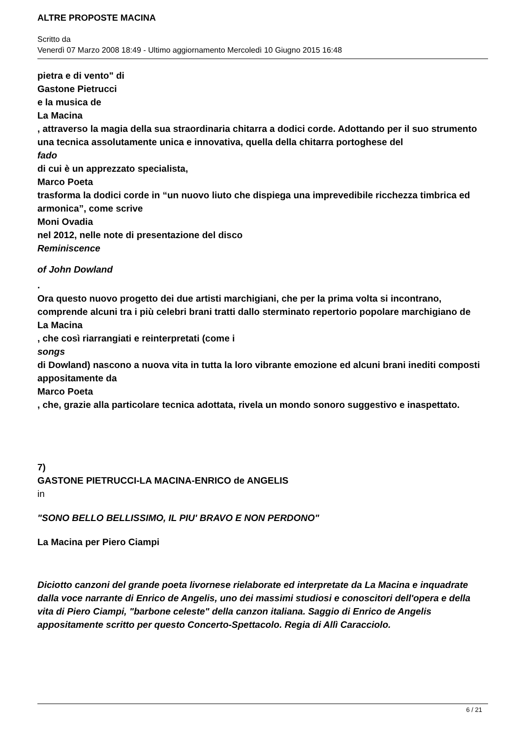ALTRE PROPOSTE MACINA
Scritto da
Venerdì 07 Marzo 2008 18:49 - Ultimo aggiornamento Mercoledì 10 Giugno 2015 16:48
pietra e di vento" di
Gastone Pietrucci
e la musica de
La Macina
, attraverso la magia della sua straordinaria chitarra a dodici corde. Adottando per il suo strumento una tecnica assolutamente unica e innovativa, quella della chitarra portoghese del
fado
di cui è un apprezzato specialista,
Marco Poeta
trasforma la dodici corde in “un nuovo liuto che dispiega una imprevedibile ricchezza timbrica ed armonica”, come scrive
Moni Ovadia
nel 2012, nelle note di presentazione del disco
Reminiscence
of John Dowland
.
Ora questo nuovo progetto dei due artisti marchigiani, che per la prima volta si incontrano, comprende alcuni tra i più celebri brani tratti dallo sterminato repertorio popolare marchigiano de
La Macina
, che così riarrangiati e reinterpretati (come i
songs
di Dowland) nascono a nuova vita in tutta la loro vibrante emozione ed alcuni brani inediti composti appositamente da
Marco Poeta
, che, grazie alla particolare tecnica adottata, rivela un mondo sonoro suggestivo e inaspettato.
7)
GASTONE PIETRUCCI-LA MACINA-ENRICO de ANGELIS
in
"SONO BELLO BELLISSIMO, IL PIU' BRAVO E NON PERDONO"
La Macina per Piero Ciampi
Diciotto canzoni del grande poeta livornese rielaborate ed interpretate da La Macina e inquadrate dalla voce narrante di Enrico de Angelis, uno dei massimi studiosi e conoscitori dell'opera e della vita di Piero Ciampi, "barbone celeste" della canzon italiana. Saggio di Enrico de Angelis appositamente scritto per questo Concerto-Spettacolo. Regia di Allì Caracciolo.
6 / 21